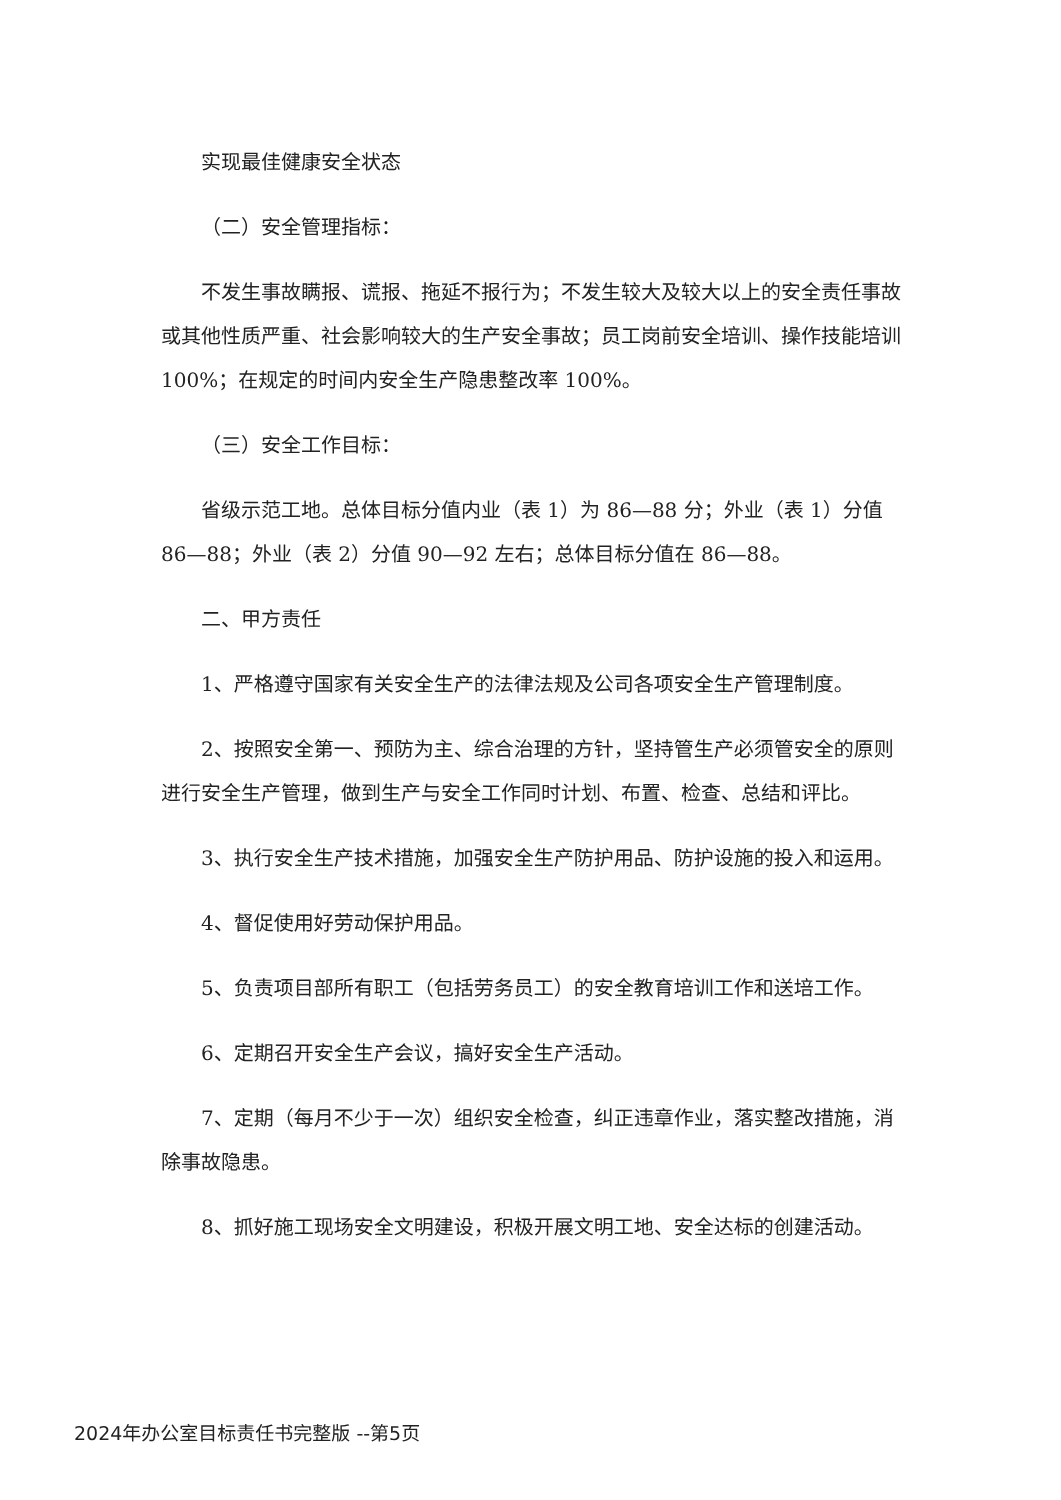实现最佳健康安全状态
（二）安全管理指标：
不发生事故瞒报、谎报、拖延不报行为；不发生较大及较大以上的安全责任事故或其他性质严重、社会影响较大的生产安全事故；员工岗前安全培训、操作技能培训 100%；在规定的时间内安全生产隐患整改率 100%。
（三）安全工作目标：
省级示范工地。总体目标分值内业（表 1）为 86—88 分；外业（表 1）分值 86—88；外业（表 2）分值 90—92 左右；总体目标分值在 86—88。
二、甲方责任
1、严格遵守国家有关安全生产的法律法规及公司各项安全生产管理制度。
2、按照安全第一、预防为主、综合治理的方针，坚持管生产必须管安全的原则进行安全生产管理，做到生产与安全工作同时计划、布置、检查、总结和评比。
3、执行安全生产技术措施，加强安全生产防护用品、防护设施的投入和运用。
4、督促使用好劳动保护用品。
5、负责项目部所有职工（包括劳务员工）的安全教育培训工作和送培工作。
6、定期召开安全生产会议，搞好安全生产活动。
7、定期（每月不少于一次）组织安全检查，纠正违章作业，落实整改措施，消除事故隐患。
8、抓好施工现场安全文明建设，积极开展文明工地、安全达标的创建活动。
2024年办公室目标责任书完整版 --第5页